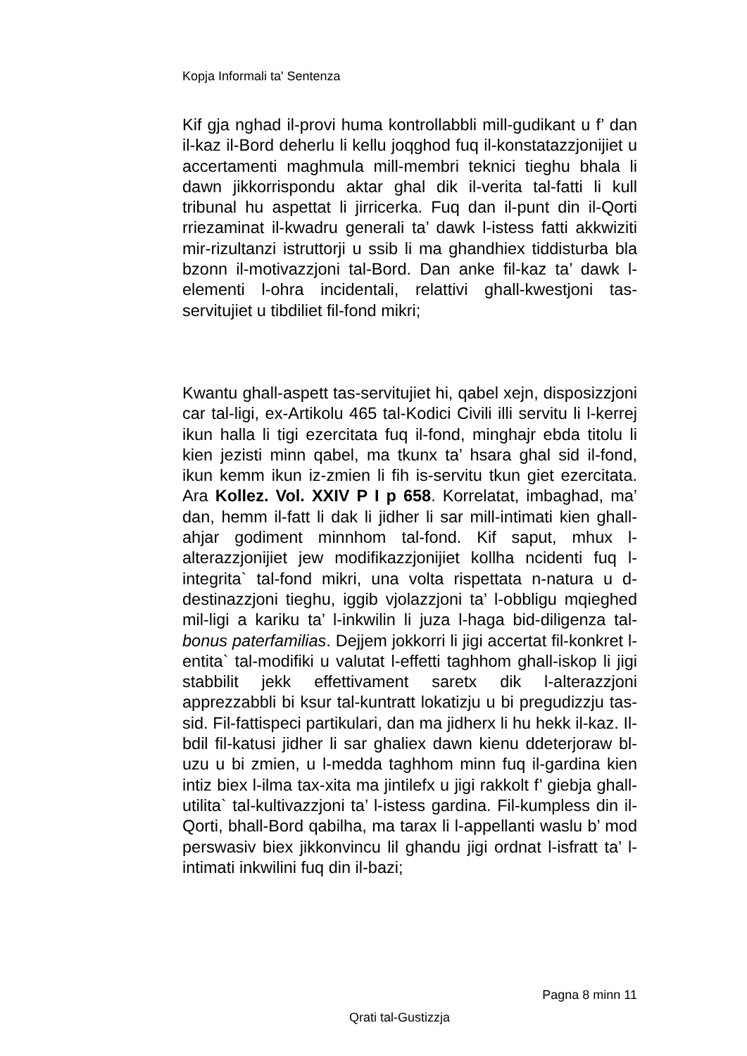Kopja Informali ta' Sentenza
Kif gja nghad il-provi huma kontrollabbli mill-gudikant u f’ dan il-kaz il-Bord deherlu li kellu joqghod fuq il-konstatazzjonijiet u accertamenti maghmula mill-membri teknici tieghu bhala li dawn jikkorrispondu aktar ghal dik il-verita tal-fatti li kull tribunal hu aspettat li jirricerka. Fuq dan il-punt din il-Qorti rriezaminat il-kwadru generali ta’ dawk l-istess fatti akkwiziti mir-rizultanzi istruttorji u ssib li ma ghandhiex tiddisturba bla bzonn il-motivazzjoni tal-Bord. Dan anke fil-kaz ta’ dawk l-elementi l-ohra incidentali, relattivi ghall-kwestjoni tas-servitujiet u tibdiliet fil-fond mikri;
Kwantu ghall-aspett tas-servitujiet hi, qabel xejn, disposizzjoni car tal-ligi, ex-Artikolu 465 tal-Kodici Civili illi servitu li l-kerrej ikun halla li tigi ezercitata fuq il-fond, minghajr ebda titolu li kien jezisti minn qabel, ma tkunx ta’ hsara ghal sid il-fond, ikun kemm ikun iz-zmien li fih is-servitu tkun giet ezercitata. Ara Kollez. Vol. XXIV P I p 658. Korrelatat, imbaghad, ma’ dan, hemm il-fatt li dak li jidher li sar mill-intimati kien ghall-ahjar godiment minnhom tal-fond. Kif saput, mhux l-alterazzjonijiet jew modifikazzjonijiet kollha ncidenti fuq l-integrita` tal-fond mikri, una volta rispettata n-natura u d-destinazzjoni tieghu, iggib vjolazzjoni ta’ l-obbligu mqieghed mil-ligi a kariku ta’ l-inkwilin li juza l-haga bid-diligenza tal-bonus paterfamilias. Dejjem jokkorri li jigi accertat fil-konkret l-entita` tal-modifiki u valutat l-effetti taghhom ghall-iskop li jigi stabbilit jekk effettivament saretx dik l-alterazzjoni apprezzabbli bi ksur tal-kuntratt lokatizju u bi pregudizzju tas-sid. Fil-fattispeci partikulari, dan ma jidherx li hu hekk il-kaz. Il-bdil fil-katusi jidher li sar ghaliex dawn kienu ddeterjoraw bl-uzu u bi zmien, u l-medda taghhom minn fuq il-gardina kien intiz biex l-ilma tax-xita ma jintilefx u jigi rakkolt f’ giebja ghall-utilita` tal-kultivazzjoni ta’ l-istess gardina. Fil-kumpless din il-Qorti, bhall-Bord qabilha, ma tarax li l-appellanti waslu b’ mod perswasiv biex jikkonvincu lil ghandu jigi ordnat l-isfratt ta’ l-intimati inkwilini fuq din il-bazi;
Pagna 8 minn 11
Qrati tal-Gustizzja